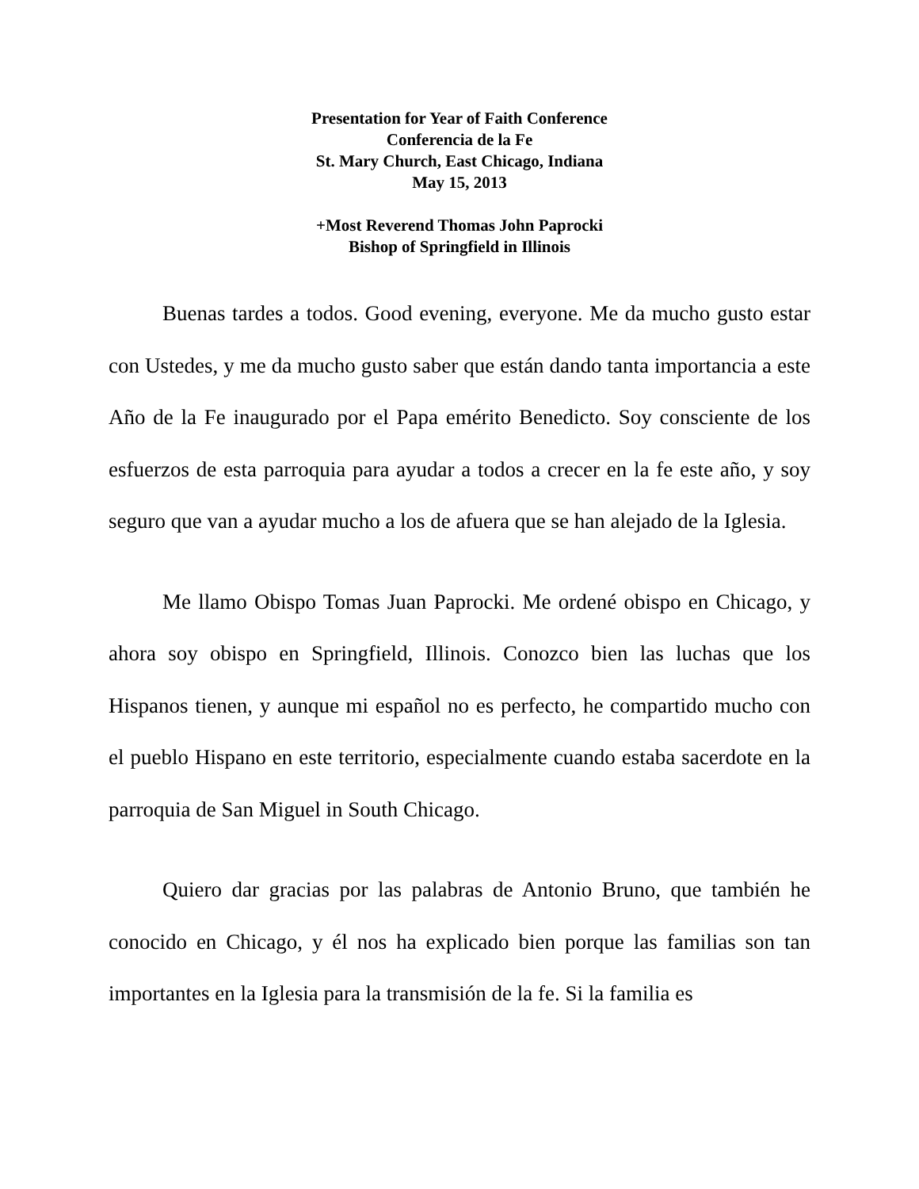Presentation for Year of Faith Conference
Conferencia de la Fe
St. Mary Church, East Chicago, Indiana
May 15, 2013
+Most Reverend Thomas John Paprocki
Bishop of Springfield in Illinois
Buenas tardes a todos. Good evening, everyone. Me da mucho gusto estar con Ustedes, y me da mucho gusto saber que están dando tanta importancia a este Año de la Fe inaugurado por el Papa emérito Benedicto. Soy consciente de los esfuerzos de esta parroquia para ayudar a todos a crecer en la fe este año, y soy seguro que van a ayudar mucho a los de afuera que se han alejado de la Iglesia.
Me llamo Obispo Tomas Juan Paprocki. Me ordené obispo en Chicago, y ahora soy obispo en Springfield, Illinois. Conozco bien las luchas que los Hispanos tienen, y aunque mi español no es perfecto, he compartido mucho con el pueblo Hispano en este territorio, especialmente cuando estaba sacerdote en la parroquia de San Miguel in South Chicago.
Quiero dar gracias por las palabras de Antonio Bruno, que también he conocido en Chicago, y él nos ha explicado bien porque las familias son tan importantes en la Iglesia para la transmisión de la fe. Si la familia es